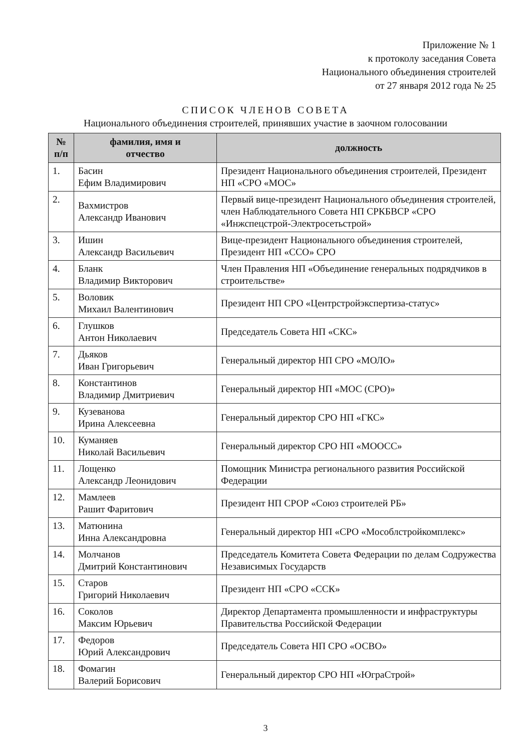Приложение № 1
к протоколу заседания Совета
Национального объединения строителей
от 27 января 2012 года № 25
СПИСОК ЧЛЕНОВ СОВЕТА
Национального объединения строителей, принявших участие в заочном голосовании
| № п/п | фамилия, имя и отчество | должность |
| --- | --- | --- |
| 1. | Басин Ефим Владимирович | Президент Национального объединения строителей, Президент НП «СРО «МОС» |
| 2. | Вахмистров Александр Иванович | Первый вице-президент Национального объединения строителей, член Наблюдательного Совета НП СРКБВСР «СРО «Инжспецстрой-Электросетьстрой» |
| 3. | Ишин Александр Васильевич | Вице-президент Национального объединения строителей, Президент НП «ССО» СРО |
| 4. | Бланк Владимир Викторович | Член Правления НП «Объединение генеральных подрядчиков в строительстве» |
| 5. | Воловик Михаил Валентинович | Президент НП СРО «Центрстройэкспертиза-статус» |
| 6. | Глушков Антон Николаевич | Председатель Совета НП «СКС» |
| 7. | Дьяков Иван Григорьевич | Генеральный директор НП СРО «МОЛО» |
| 8. | Константинов Владимир Дмитриевич | Генеральный директор НП «МОС (СРО)» |
| 9. | Кузеванова Ирина Алексеевна | Генеральный директор СРО НП «ГКС» |
| 10. | Куманяев Николай Васильевич | Генеральный директор СРО НП «МООСС» |
| 11. | Лощенко Александр Леонидович | Помощник Министра регионального развития Российской Федерации |
| 12. | Мамлеев Рашит Фаритович | Президент НП СРОР «Союз строителей РБ» |
| 13. | Матюнина Инна Александровна | Генеральный директор НП «СРО «Мособлстройкомплекс» |
| 14. | Молчанов Дмитрий Константинович | Председатель Комитета Совета Федерации по делам Содружества Независимых Государств |
| 15. | Старов Григорий Николаевич | Президент НП «СРО «ССК» |
| 16. | Соколов Максим Юрьевич | Директор Департамента промышленности и инфраструктуры Правительства Российской Федерации |
| 17. | Федоров Юрий Александрович | Председатель Совета НП СРО «ОСВО» |
| 18. | Фомагин Валерий Борисович | Генеральный директор СРО НП «ЮграСтрой» |
3